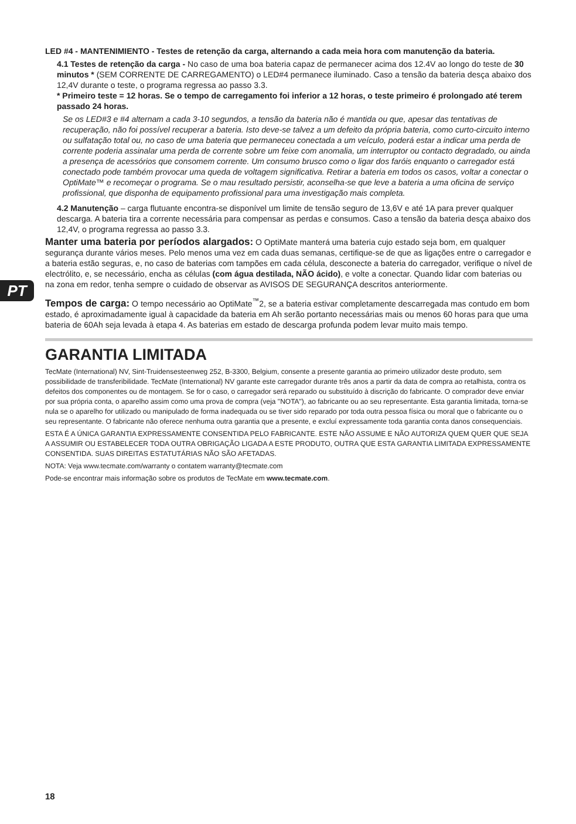PT
LED #4 - MANTENIMIENTO - Testes de retenção da carga, alternando a cada meia hora com manutenção da bateria.
4.1 Testes de retenção da carga - No caso de uma boa bateria capaz de permanecer acima dos 12.4V ao longo do teste de 30 minutos * (SEM CORRENTE DE CARREGAMENTO) o LED#4 permanece iluminado. Caso a tensão da bateria desça abaixo dos 12,4V durante o teste, o programa regressa ao passo 3.3.
* Primeiro teste = 12 horas. Se o tempo de carregamento foi inferior a 12 horas, o teste primeiro é prolongado até terem passado 24 horas.
Se os LED#3 e #4 alternam a cada 3-10 segundos, a tensão da bateria não é mantida ou que, apesar das tentativas de recuperação, não foi possível recuperar a bateria. Isto deve-se talvez a um defeito da própria bateria, como curto-circuito interno ou sulfatação total ou, no caso de uma bateria que permaneceu conectada a um veículo, poderá estar a indicar uma perda de corrente poderia assinalar uma perda de corrente sobre um feixe com anomalia, um interruptor ou contacto degradado, ou ainda a presença de acessórios que consomem corrente. Um consumo brusco como o ligar dos faróis enquanto o carregador está conectado pode também provocar uma queda de voltagem significativa. Retirar a bateria em todos os casos, voltar a conectar o OptiMate™ e recomeçar o programa. Se o mau resultado persistir, aconselha-se que leve a bateria a uma oficina de serviço profissional, que disponha de equipamento profissional para uma investigação mais completa.
4.2 Manutenção – carga flutuante encontra-se disponível um limite de tensão seguro de 13,6V e até 1A para prever qualquer descarga. A bateria tira a corrente necessária para compensar as perdas e consumos. Caso a tensão da bateria desça abaixo dos 12,4V, o programa regressa ao passo 3.3.
Manter uma bateria por períodos alargados: O OptiMate manterá uma bateria cujo estado seja bom, em qualquer segurança durante vários meses. Pelo menos uma vez em cada duas semanas, certifique-se de que as ligações entre o carregador e a bateria estão seguras, e, no caso de baterias com tampões em cada célula, desconecte a bateria do carregador, verifique o nível de electrólito, e, se necessário, encha as células (com água destilada, NÃO ácido), e volte a conectar. Quando lidar com baterias ou na zona em redor, tenha sempre o cuidado de observar as AVISOS DE SEGURANÇA descritos anteriormente.
Tempos de carga: O tempo necessário ao OptiMate<sup>™</sup>2, se a bateria estivar completamente descarregada mas contudo em bom estado, é aproximadamente igual à capacidade da bateria em Ah serão portanto necessárias mais ou menos 60 horas para que uma bateria de 60Ah seja levada à etapa 4. As baterias em estado de descarga profunda podem levar muito mais tempo.
GARANTIA LIMITADA
TecMate (International) NV, Sint-Truidensesteenweg 252, B-3300, Belgium, consente a presente garantia ao primeiro utilizador deste produto, sem possibilidade de transferibilidade. TecMate (International) NV garante este carregador durante três anos a partir da data de compra ao retalhista, contra os defeitos dos componentes ou de montagem. Se for o caso, o carregador será reparado ou substituído à discrição do fabricante. O comprador deve enviar por sua própria conta, o aparelho assim como uma prova de compra (veja "NOTA"), ao fabricante ou ao seu representante. Esta garantia limitada, torna-se nula se o aparelho for utilizado ou manipulado de forma inadequada ou se tiver sido reparado por toda outra pessoa física ou moral que o fabricante ou o seu representante. O fabricante não oferece nenhuma outra garantia que a presente, e excluí expressamente toda garantia conta danos consequenciais.
ESTA É A ÚNICA GARANTIA EXPRESSAMENTE CONSENTIDA PELO FABRICANTE. ESTE NÃO ASSUME E NÃO AUTORIZA QUEM QUER QUE SEJA A ASSUMIR OU ESTABELECER TODA OUTRA OBRIGAÇÃO LIGADA A ESTE PRODUTO, OUTRA QUE ESTA GARANTIA LIMITADA EXPRESSAMENTE CONSENTIDA. SUAS DIREITAS ESTATUTÁRIAS NÃO SÃO AFETADAS.
NOTA: Veja www.tecmate.com/warranty o contatem warranty@tecmate.com
Pode-se encontrar mais informação sobre os produtos de TecMate em www.tecmate.com.
18